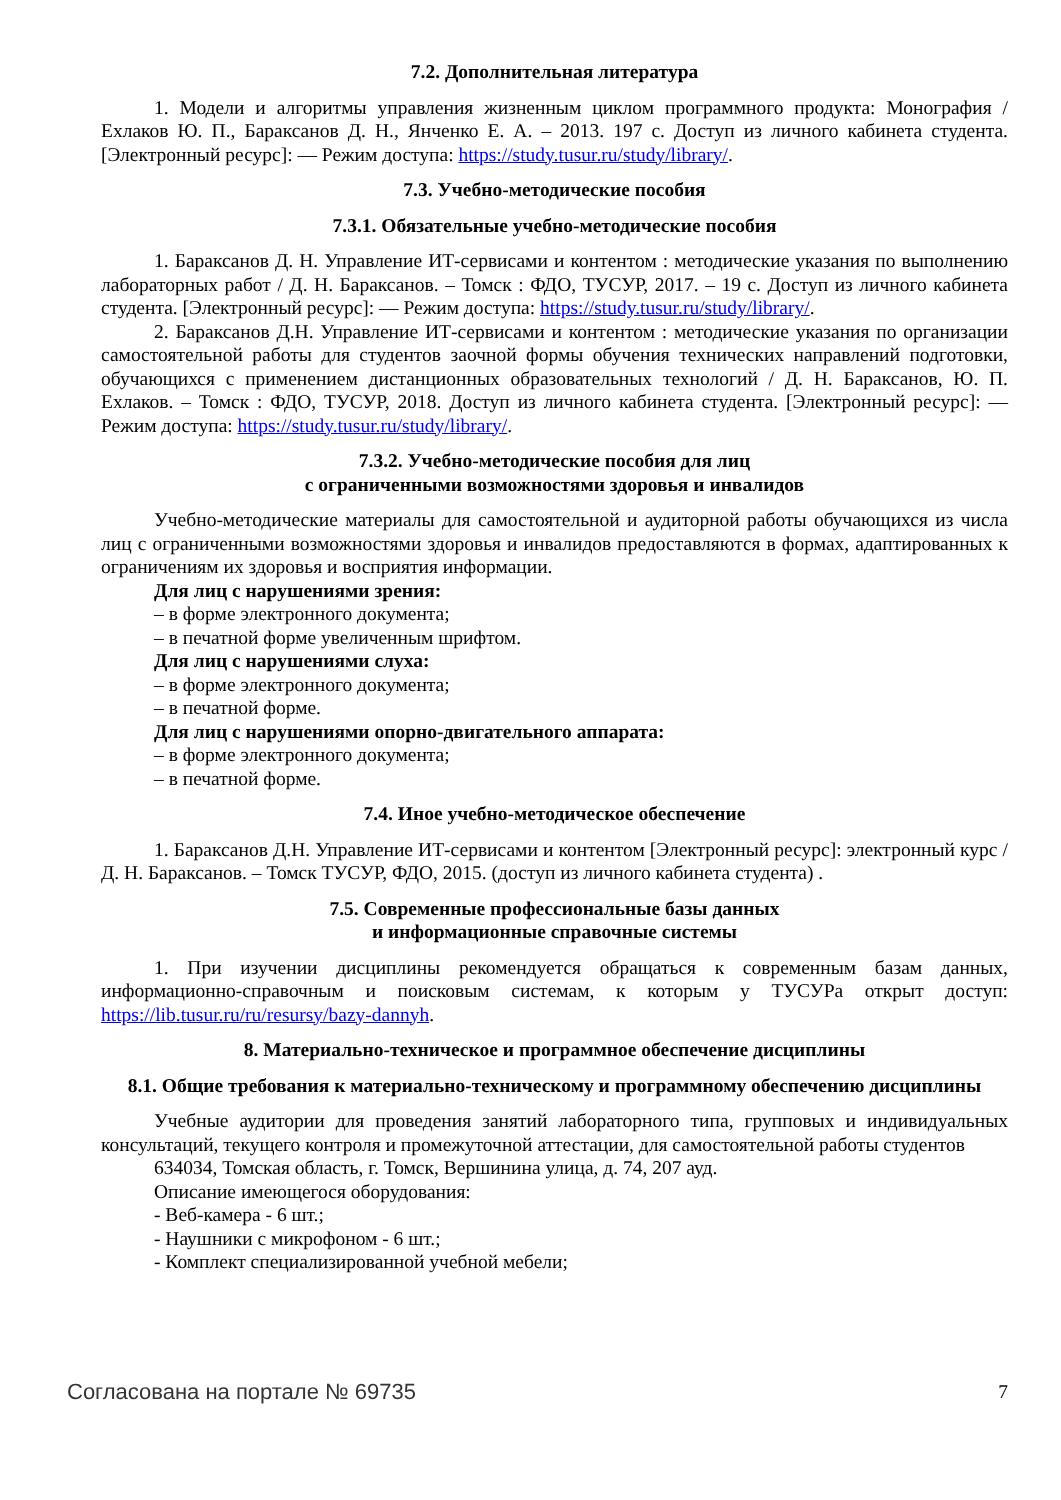7.2. Дополнительная литература
1. Модели и алгоритмы управления жизненным циклом программного продукта: Монография / Ехлаков Ю. П., Бараксанов Д. Н., Янченко Е. А. – 2013. 197 с. Доступ из личного кабинета студента. [Электронный ресурс]: — Режим доступа: https://study.tusur.ru/study/library/.
7.3. Учебно-методические пособия
7.3.1. Обязательные учебно-методические пособия
1. Бараксанов Д. Н. Управление ИТ-сервисами и контентом : методические указания по выполнению лабораторных работ / Д. Н. Бараксанов. – Томск : ФДО, ТУСУР, 2017. – 19 с. Доступ из личного кабинета студента. [Электронный ресурс]: — Режим доступа: https://study.tusur.ru/study/library/.
2. Бараксанов Д.Н. Управление ИТ-сервисами и контентом : методические указания по организации самостоятельной работы для студентов заочной формы обучения технических направлений подготовки, обучающихся с применением дистанционных образовательных технологий / Д. Н. Бараксанов, Ю. П. Ехлаков. – Томск : ФДО, ТУСУР, 2018. Доступ из личного кабинета студента. [Электронный ресурс]: — Режим доступа: https://study.tusur.ru/study/library/.
7.3.2. Учебно-методические пособия для лиц
с ограниченными возможностями здоровья и инвалидов
Учебно-методические материалы для самостоятельной и аудиторной работы обучающихся из числа лиц с ограниченными возможностями здоровья и инвалидов предоставляются в формах, адаптированных к ограничениям их здоровья и восприятия информации.
Для лиц с нарушениями зрения:
– в форме электронного документа;
– в печатной форме увеличенным шрифтом.
Для лиц с нарушениями слуха:
– в форме электронного документа;
– в печатной форме.
Для лиц с нарушениями опорно-двигательного аппарата:
– в форме электронного документа;
– в печатной форме.
7.4. Иное учебно-методическое обеспечение
1. Бараксанов Д.Н. Управление ИТ-сервисами и контентом [Электронный ресурс]: электронный курс / Д. Н. Бараксанов. – Томск ТУСУР, ФДО, 2015. (доступ из личного кабинета студента) .
7.5. Современные профессиональные базы данных
и информационные справочные системы
1. При изучении дисциплины рекомендуется обращаться к современным базам данных, информационно-справочным и поисковым системам, к которым у ТУСУРа открыт доступ: https://lib.tusur.ru/ru/resursy/bazy-dannyh.
8. Материально-техническое и программное обеспечение дисциплины
8.1. Общие требования к материально-техническому и программному обеспечению дисциплины
Учебные аудитории для проведения занятий лабораторного типа, групповых и индивидуальных консультаций, текущего контроля и промежуточной аттестации, для самостоятельной работы студентов
634034, Томская область, г. Томск, Вершинина улица, д. 74, 207 ауд.
Описание имеющегося оборудования:
- Веб-камера - 6 шт.;
- Наушники с микрофоном - 6 шт.;
- Комплект специализированной учебной мебели;
Согласована на портале № 69735 7